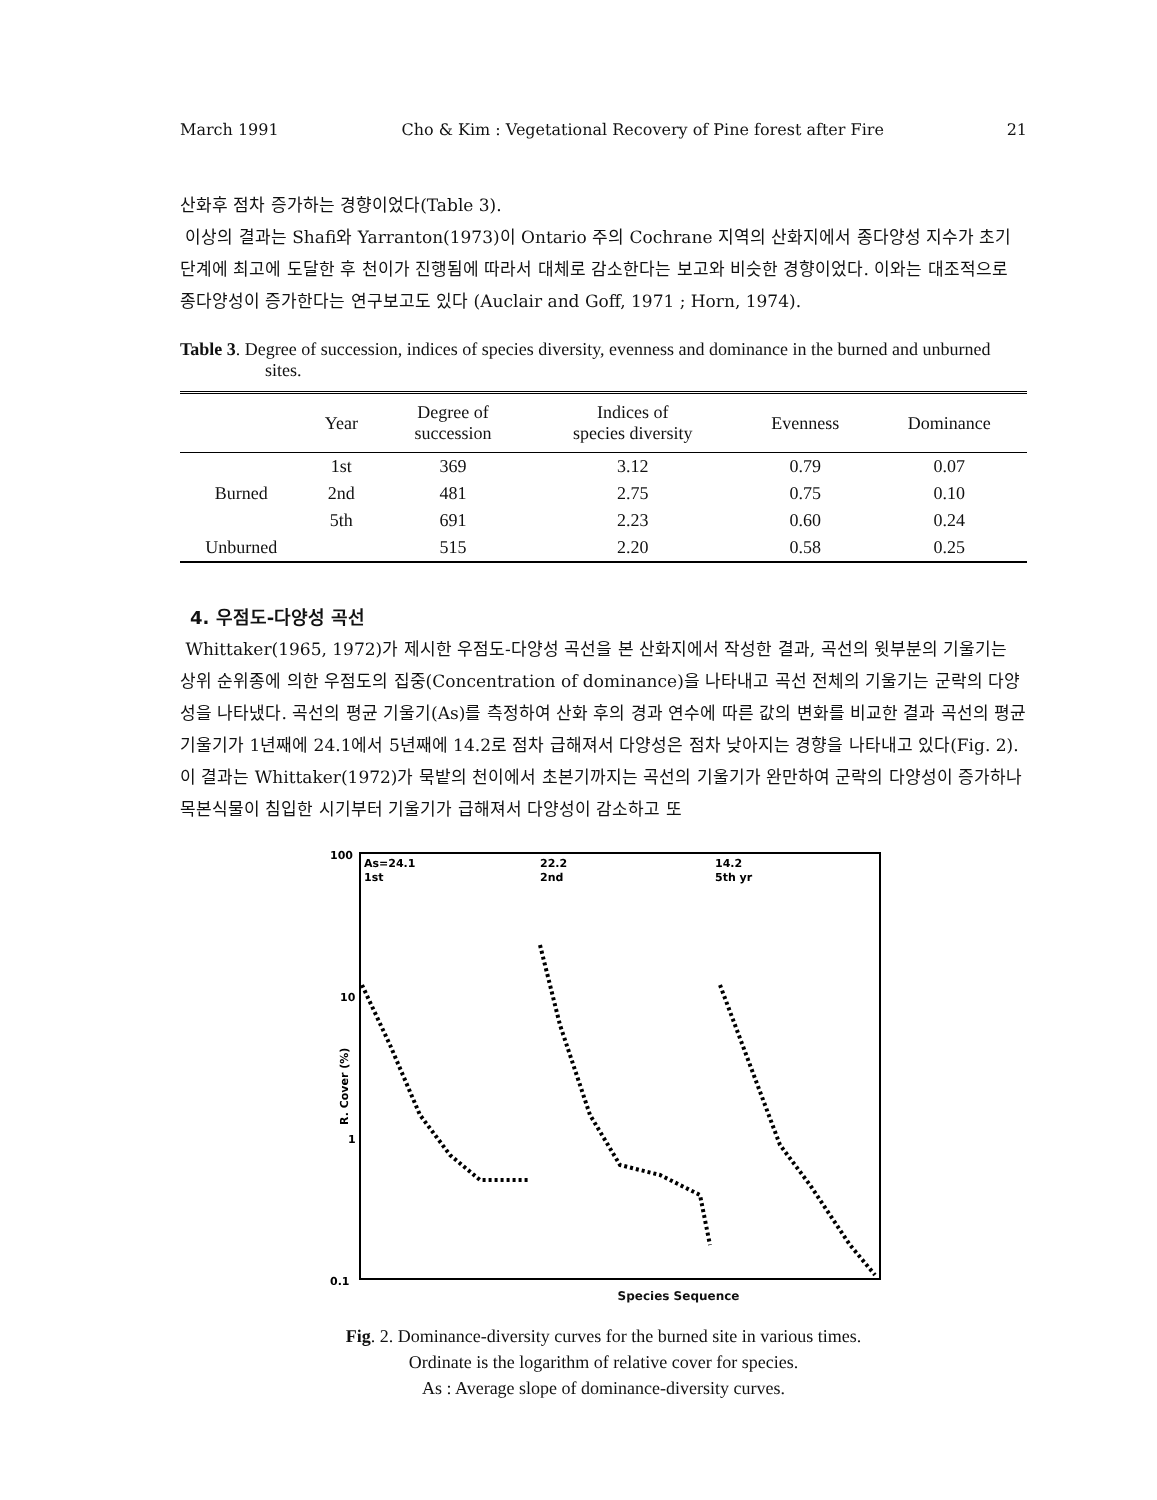March 1991 Cho & Kim : Vegetational Recovery of Pine forest after Fire 21
산화후 점차 증가하는 경향이었다(Table 3).
이상의 결과는 Shafi와 Yarranton(1973)이 Ontario 주의 Cochrane 지역의 산화지에서 종다양성 지수가 초기단계에 최고에 도달한 후 천이가 진행됨에 따라서 대체로 감소한다는 보고와 비슷한 경향이었다. 이와는 대조적으로 종다양성이 증가한다는 연구보고도 있다 (Auclair and Goff, 1971 ; Horn, 1974).
Table 3. Degree of succession, indices of species diversity, evenness and dominance in the burned and unburned sites.
| | Year | Degree of succession | Indices of species diversity | Evenness | Dominance |
| --- | --- | --- | --- | --- | --- |
| Burned | 1st | 369 | 3.12 | 0.79 | 0.07 |
| | 2nd | 481 | 2.75 | 0.75 | 0.10 |
| | 5th | 691 | 2.23 | 0.60 | 0.24 |
| Unburned | | 515 | 2.20 | 0.58 | 0.25 |
4. 우점도-다양성 곡선
Whittaker(1965, 1972)가 제시한 우점도-다양성 곡선을 본 산화지에서 작성한 결과, 곡선의 윗부분의 기울기는 상위 순위종에 의한 우점도의 집중(Concentration of dominance)을 나타내고 곡선 전체의 기울기는 군락의 다양성을 나타냈다. 곡선의 평균 기울기(As)를 측정하여 산화 후의 경과 연수에 따른 값의 변화를 비교한 결과 곡선의 평균 기울기가 1년째에 24.1에서 5년째에 14.2로 점차 급해져서 다양성은 점차 낮아지는 경향을 나타내고 있다(Fig. 2). 이 결과는 Whittaker(1972)가 묵밭의 천이에서 초본기까지는 곡선의 기울기가 완만하여 군락의 다양성이 증가하나 목본식물이 침입한 시기부터 기울기가 급해져서 다양성이 감소하고 또
100
10
1
0.1
R. Cover (%)
As=24.1
1st
22.2
2nd
14.2
5th yr
Species Sequence
Fig. 2. Dominance-diversity curves for the burned site in various times.
Ordinate is the logarithm of relative cover for species.
As : Average slope of dominance-diversity curves.